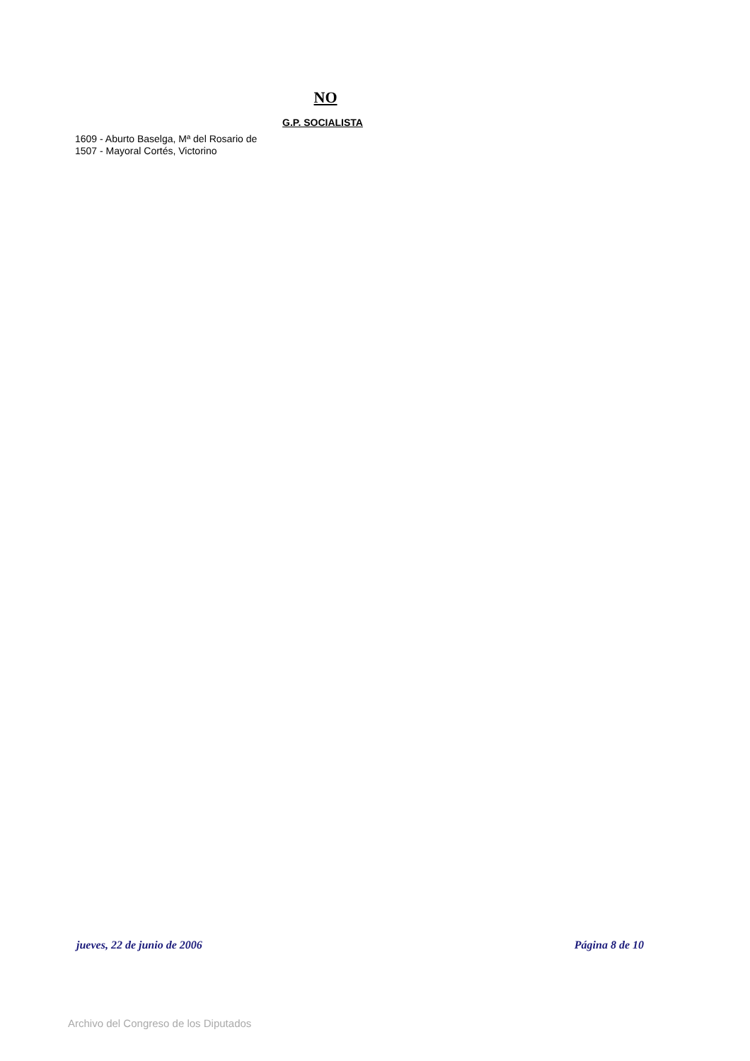NO
G.P. SOCIALISTA
1609 - Aburto Baselga, Mª del Rosario de
1507 - Mayoral Cortés, Victorino
jueves, 22 de junio de 2006 Página 8 de 10
Archivo del Congreso de los Diputados